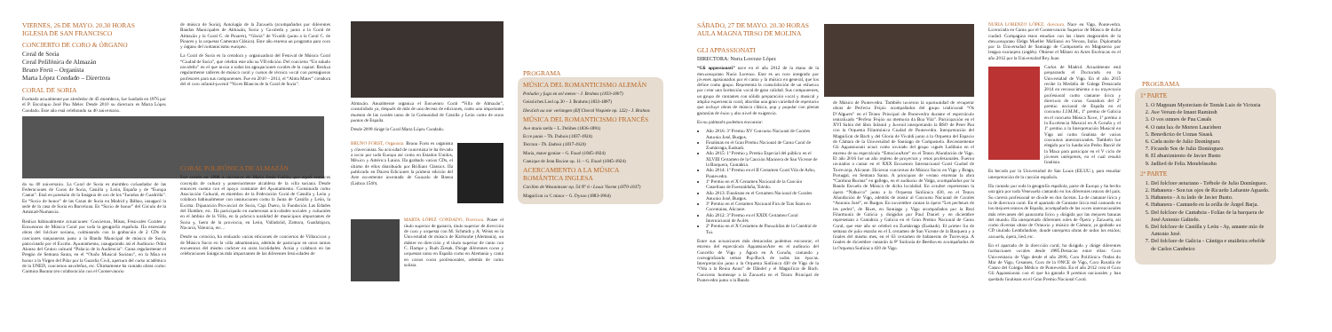VIERNES, 26 DE MAYO. 20.30 HORAS
IGLESIA DE SAN FRANCISCO
CONCIERTO DE CORO & ÓRGANO
Coral de Soria
Coral Polifónica de Almazán
Bruno Forst – Organista
Marta López Condado – Directora
CORAL DE SORIA
Formada actualmente por alrededor de 45 miembros, fue fundada en 1976 por el P. Escolapio José Pau Meler. Desde 2010 su directora es Marta López Condado. Este año está celebrando su 40 aniversario.
do su 40 aniversario. La Coral de Soria es miembro cofundador de las Federaciones de Coros de Soria, Castilla y León, España y de “Europa Cantat”. Está en posesión de la Insignia de oro de los “Jurados de Cuadrilla”. Es “Socio de honor” de las Casas de Soria en Madrid y Bilbao, inauguró la sede de la casa de Soria en Barcelona. Es “Socio de honor” del Círculo de la Amistad-Numancia.
Realiza habitualmente actuaciones: Conciertos, Misas, Festivales Corales y Encuentros de Música Coral por toda la geografía española. Ha estrenado obras del folclore soriano, culminando con la grabación de 2 CDs de canciones sanjuaneras junto a la Banda Municipal de música de Soria, patrocinado por el Excmo. Ayuntamiento, inaugurando así el Auditorio Odón Alonso del Centro cultural “Palacio de la Audiencia”. Canta regularmente el Pregón de Semana Santa, en el “Otoño Musical Soriano”, en la Misa en honor a la Virgen del Pilar por la Guardia Civil, apertura del curso académico de la UNED, conciertos navideños, etc. Últimamente ha cantado obras como: Carmina Burana (en colaboración con el Conservatorio
de música de Soria), Antología de la Zarzuela (acompañados por diferentes Bandas Municipales de Almazán, Soria y Covaleda y junto a la Coral de Almazán y la Coral C. de Pinares), “Gloria” de Vivaldi (junto a la Coral C. de Pinares y la orquesta Camerata Clásica). Este año estrena un programa para coro y órgano del romanticismo europeo.
La Coral de Soria es la creadora y organizadora del Festival de Música Coral “Ciudad de Soria”, que celebra este año su VII edición. Del concierto “Un saludo navideño” en el que invita a todas las agrupaciones corales de la capital. Realiza regularmente talleres de música coral y cursos de técnica vocal con prestigiosos profesores para sus componentes. Fue en 2010 – 2011, el “Alma Mater” creadora del el coro infantil-juvenil “Voces Blancas de la Coral de Soria”.
CORAL POLIFÓNICA DE ALMAZÁN
Fue creada en 1998 a iniciativa de María Jesús Gañán, por aquel entonces concejala de cultura y posteriormente alcaldesa de la villa soriana. Desde entonces cuenta con el apoyo constante del Ayuntamiento. Constituida como Asociación Cultural, es miembro de la Federación Coral de Castilla y León y colabora habitualmente con instituciones como la Junta de Castilla y León, la Excma. Diputación Provincial de Soria, Caja Duero, la Fundación Las Edades del Hombre, etc. Ha participado en numerosas actividades sociales y culturales en el ámbito de la Villa, en la práctica totalidad de municipios importantes de Soria y, fuera de la provincia, en León, Valladolid, Zamora, Guadalajara, Navarra, Valencia, etc…
Desde su creación, ha realizado varias ediciones de conciertos de Villancicos y de Música Sacra en la villa adnamantina, además de participar en otros tantos encuentros del mismo carácter en otras localidades. Actúa y colabora en las celebraciones litúrgicas más importantes de las diferentes festividades de
Almazán. Anualmente organiza el Encuentro Coral “Villa de Almazán”, consolidado ya, después de más de una decena de ediciones, como una importante muestra de las corales tanto de la Comunidad de Castilla y León como de otros puntos de España.
Desde 2009 dirige la Coral Marta López Condado.
BRUNO FORST, Organista. Bruno Forst es organista y clavecinista. Su actividad de concertista le ha llevado a tocar por toda Europa así como en Estados Unidos, México y América Latina. Ha grabado varios CDs, el último de ellos distribuido por Brilliant Classics. Ha publicado en Dairea Ediciones la primera edición del Arte novemente inventada de Gonzalo de Baena (Lisboa 1540).
MARTA LÓPEZ CONDADO, Directora. Posee el título superior de guitarra, título superior de dirección de coro y orquesta con M. Schmidt y A. Weiss en la Universidad de música de Karlsruhe (Alemania), un máster en dirección y el título superior de canto con C. Hampe y Ruth Ziesak. Dirige diferentes coros y orquestas tanto en España como en Alemania y canta en varios coros profesionales, además de como solista.
PROGRAMA
MÚSICA DEL ROMANTICISMO ALEMÁN
Preludio y fuga en sol menor - J. Brahms (1833-1897)
Geistliches Lied op.30 – J. Brahms (1833-1897)
Herzlich tut mir verlangen (Elf Choral Vospiele op. 122) - J. Brahms
MÚSICA DEL ROMANTICISMO FRANCÉS
Ave maris stella – L. Delibes (1836-1891)
Ecce panis – Th. Dubois (1837-1924)
Toccata - Th. Dubois (1837-1924)
Maria, mater gratiae – G. Fauré (1845-1924)
Cantique de Jean Racine op. 11 – G. Fauré (1845-1924)
ACERCAMIENTO A LA MÚSICA ROMÁNTICA INGLESA
Carillon de Westminster op. 54 Nº 6 - Louis Vierne (1870-1937)
Magnificat in C minor – G. Dyson (1883-1964)
SÁBADO, 27 DE MAYO. 20.30 HORAS
AULA MAGNA TIRSO DE MOLINA
GLI APPASSIONATI
DIRECTORA: Nuria Lorenzo López
“Gli appassionati” nace en el año 2012 de la mano de la mezzosoprano Nuria Lorenzo. Este es un coro integrado por jóvenes apasionados por el canto y la música en general, que los define como grupo. Representa la consolidación de un esfuerzo por crear una formación vocal de gran calidad. Sus componentes, un grupo de cantantes con sólida preparación vocal y musical y amplia experiencia coral, abordan una gran variedad de repertorio que incluye obras de música clásica, pop y popular con plenas garantías de éxito y alto nivel de exigencia.
En su palmarés podemos encontrar:
Año 2016: 3º Premio XV Concurso Nacional de Corales Antonio José, Burgos.
Finalistas en el Gran Premio Nacional de Canto Coral de Zumárraga, Euskadi.
Año 2015: 1º Premio y Premio Especial del público en el XLVIII Certamen de la Canción Marinera de San Vicente de la Barquera, Cantabria.
Año 2014: 1º Premio en el II Certamen Coral Vila de Arbo, Pontevedra.
1º Premio en el X Certamen Nacional de la Canción Castellana de Fuensaldaña, Toledo.
Año 2013: Finalistas en el Certamen Nacional de Corales Antonio José, Burgos.
3º Premio en el Certamen Nacional Fira de Tots Sants en Cocentaina, Alicante.
Año 2012: 3º Premio en el XXIX Certamen Coral Internacional de Avilés
2º Premio en el X Certamen de Panxoliñas de la Catedral de Tui.
Entre sus actuaciones más destacadas podemos encontrar; el estreno del espectáculo AppassionArte en el auditorio del Concello de Vigo y Ágora en A Coruña, cantando y coreografiando temas Pop-Rock de todas las épocas. Interpretación junto a la Orquesta Sinfónica 430 de Vigo de la “Oda a la Reina Anna” de Händel y el Magnificat de Bach. Concierto homenaje a la Zarzuela en el Teatro Principal de Pontevedra junto a la Banda
de Música de Pontevedra. También tuvieron la oportunidad de recuperar obras de Perfecto Feijóo acompañados del grupo tradicional “Os D’Algures” en el Teatro Principal de Pontevedra durante el espectáculo teatralizado “Perfeto Feijóo na memoria da Boa Vila”. Participación en el XVI Salón del libro Infantil y Juvenil interpretando la BSO de Peter Pan con la Orquesta Filarmónica Ciudad de Pontevedra. Interpretación del Magnificat de Bach y del Gloria de Vivaldi junto a la Orquesta del Espacio de Cámara de la Universidad de Santiago de Compostela. Recientemente Gli Appassionati actuó como invitado del grupo vigués Ladibain en el estreno de su espectáculo “EmocionArte” en el Teatro Afundación de Vigo. El año 2016 fue un año repleto de proyectos y retos profesionales. Fueron invitados a cantar en el XXX Encuentro Internacional Coral Ciudad de Torrevieja, Alicante. Hicieron conciertos de Música Sacra en Vigo y Braga, Portugal, en Semana Santa. A principios de verano estrenan la obra “Carmina Burana” en gallego, en el auditorio de Valga, acompañados por la Banda Escuela de Música de dicha localidad. En octubre representan la ópera “Nabucco” junto a la Orquesta Sinfónica 430, en el Teatro Afundación de Vigo, además de asistir al Concurso Nacional de Corales “Antonio José”, en Burgos. En noviembre cantan la ópera “Les pecheurs de les perles”, de Bizet, en Santiago y Vigo acompañados por la Real Filarmonía de Galicia y dirigidos por Paul Daniel y en diciembre representan a Cantabria y Galicia en el Gran Premio Nacional de Canto Coral, que este año se celebró en Zumárraga (Euskadi). El primer fin de semana de julio estarán en el L certamen de San Vicente de la Barquera y a finales del mismo mes, en el 63 certamen de habaneras de Torrevieja. A finales de diciembre cantarán la 9ª Sinfonía de Beethoven acompañados de la Orquesta Sinfónica 430 de Vigo.
NURIA LORENZO LÓPEZ, directora. Nace en Vigo, Pontevedra. Licenciada en Canto por el Conservatorio Superior de Música de dicha ciudad. Compagina estos estudios con las clases magistrales de la mezzosoprano Helga Mueller Mollinari en Verona, Italia. Diplomada por la Universidad de Santiago de Compostela en Magisterio por lengua extranjera (inglés). Obtiene el Máster en Artes Escénicas en el año 2012 por la Universidad Rey Juan
Carlos de Madrid. Actualmente está preparando el Doctorado en la Universidad de Vigo. En el año 2015 recibe la Medalla de Galega Destacada 2014 en reconocimiento a su trayectoria profesional como cantante lírica y directora de coros. Ganadora del 2º premio nacional de España en el concurso J.J.M.M., 1º premio de Galicia en el concurso Música Xove, 1º premio a la Excelencia Musical en A Coruña y el 1º premio a la Interpretación Musical en Vigo así como finalista de varios concursos internacionales. También fue elegida por la fundación Pedro Barrié de la Maza para participar en el V ciclo de jóvenes intérpretes, en el cual resultó finalista.
Es becada por la Universidad de San Louis (EE.UU.), para estudiar interpretación de la canción española.
Ha cantado por toda la geografía española, parte de Europa y ha hecho una gira por toda Venezuela cantando en los diferentes teatros del país. Su carrera profesional se divide en dos facetas. La de cantante lírica y la de directora coral. En el apartado de Cantante lírica está cantando en los mejores teatros de España, acompañada de las voces internacionales más relevantes del panorama lírico y dirigida por las mejores batutas del mundo. Ha interpretado diferentes roles de Ópera y Zarzuela, así como diversas obras de Oratorio y música de Cámara; ya grabado un CD titulado Lembrándote, donde interpreta obras de todos los estilos; zarzuela, ópera, lied, etc.
En el apartado de la dirección coral; ha dirigido y dirige diferentes formaciones vocales desde 1995.Destacan entre ellas: Coro Universitario de Vigo desde el año 2006, Coro Polifónico Ondas do Mar de Vigo, Cesantes, Coro de la ONCE de Vigo, Coro Rosalía de Castro del Colegio Médico de Pontevedra. En el año 2012 crea el Coro Gli Appassionati con el que ha ganado 8 premios nacionales y han quedado finalistas en el Gran Premio Nacional Coral.
PROGRAMA
1ª PARTE
1. O Magnum Mysterium de Tomás Luis de Victoria
2. Ave Verum de Imant Raminsh
3. O vos omnes de Pau Casals
4. O nata lux de Morten Lauridsen
5. Benedictio de Urmas Sisask
6. Cada noite de Julio Domínguez
7. Ficando Sos de Julio Domínguez
8. El aburrimiento de Javier Busto
9. Jadlied de Felix Mendelssohn
2ª PARTE
1. Del folclore asturiano - Trébole de Julio Domínguez.
2. Habanera - Son tus ojos de Ricardo Lafuente Aguado.
3. Habanera - A tu lado de Javier Busto.
4. Habanera - Cantando en la orilla de Ángel Barja.
5. Del folclore de Cantabria - Folías de la barquera de José Antonio Galindo.
6. Del folclore de Castilla y León - Ay, amante mío de Antonio José.
7. Del folclore de Galicia - Cántiga e muiñeira rebelde de Carlos Cambeiro